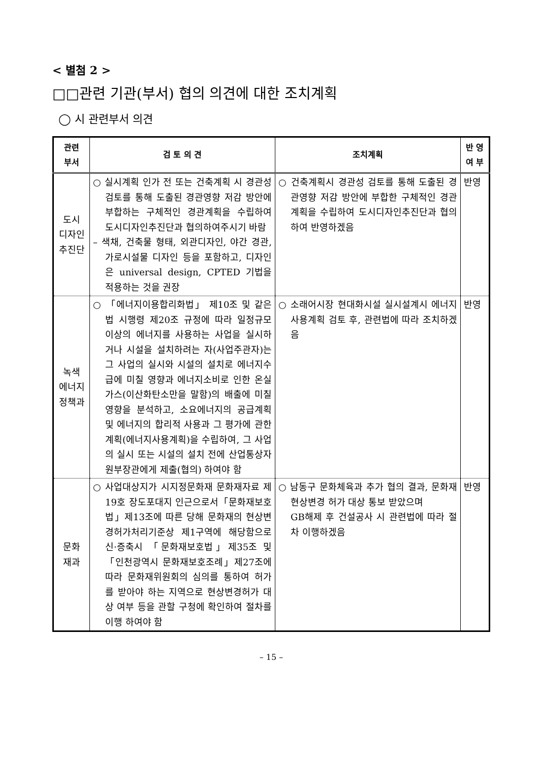< 별첨 2 >
□□관련 기관(부서) 협의 의견에 대한 조치계획
◯ 시 관련부서 의견
| 관련 부서 | 검 토 의 견 | 조치계획 | 반 영 여 부 |
| --- | --- | --- | --- |
| 도시 디자인 추진단 | ○ 실시계획 인가 전 또는 건축계획 시 경관성 검토를 통해 도출된 경관영향 저감 방안에 부합하는 구체적인 경관계획을 수립하여 도시디자인추진단과 협의하여주시기 바람 – 색채, 건축물 형태, 외관디자인, 야간 경관, 가로시설물 디자인 등을 포함하고, 디자인은 universal design, CPTED 기법을 적용하는 것을 권장 | ○ 건축계획시 경관성 검토를 통해 도출된 경관영향 저감 방안에 부합한 구체적인 경관계획을 수립하여 도시디자인추진단과 협의하여 반영하겠음 | 반영 |
| 녹색 에너지 정책과 | ○ 「에너지이용합리화법」 제10조 및 같은법 시행령 제20조 규정에 따라 일정규모 이상의 에너지를 사용하는 사업을 실시하거나 시설을 설치하려는 자(사업주관자)는 그 사업의 실시와 시설의 설치로 에너지수급에 미칠 영향과 에너지소비로 인한 온실가스(이산화탄소만을 말함)의 배출에 미칠 영향을 분석하고, 소요에너지의 공급계획 및 에너지의 합리적 사용과 그 평가에 관한 계획(에너지사용계획)을 수립하여, 그 사업의 실시 또는 시설의 설치 전에 산업통상자원부장관에게 제출(협의) 하여야 함 | ○ 소래어시장 현대화시설 실시설계시 에너지사용계획 검토 후, 관련법에 따라 조치하겠음 | 반영 |
| 문화 재과 | ○ 사업대상지가 시지정문화재 문화재자료 제19호 장도포대지 인근으로서「문화재보호법」제13조에 따른 당해 문화재의 현상변경허가처리기준상 제1구역에 해당함으로 신·증축시 「문화재보호법」제35조 및 「인천광역시 문화재보호조례」제27조에 따라 문화재위원회의 심의를 통하여 허가를 받아야 하는 지역으로 현상변경허가 대상 여부 등을 관할 구청에 확인하여 절차를 이행 하여야 함 | ○ 남동구 문화체육과 추가 협의 결과, 문화재 현상변경 허가 대상 통보 받았으며 GB해제 후 건설공사 시 관련법에 따라 절차 이행하겠음 | 반영 |
– 15 –